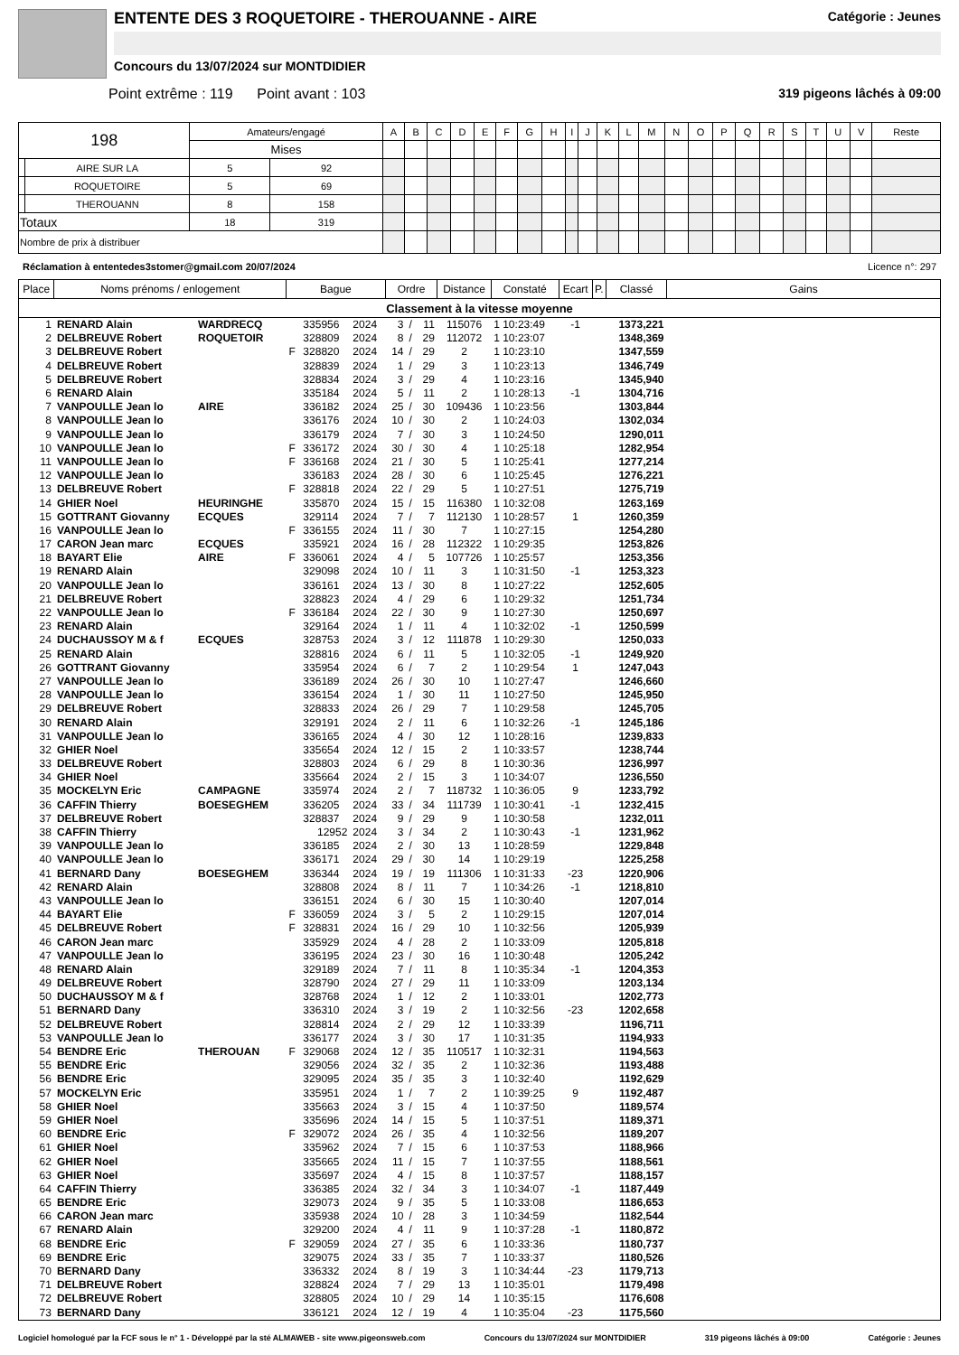ENTENTE DES 3 ROQUETOIRE - THEROUANNE - AIRE Catégorie : Jeunes
Concours du 13/07/2024 sur MONTDIDIER
Point extrême : 119 Point avant : 103 319 pigeons lâchés à 09:00
| 198 | | Amateurs/engagé | | A | B | C | D | E | F | G | H | I | J | K | L | M | N | O | P | Q | R | S | T | U | V | Reste |
| | | Mises | | | | | | | | | | | | | | | | | | | | | | | | |
| | AIRE SUR LA | 5 | 92 | | | | | | | | | | | | | | | | | | | | | | | |
| | ROQUETOIRE | 5 | 69 | | | | | | | | | | | | | | | | | | | | | | | |
| | THEROUANN | 8 | 158 | | | | | | | | | | | | | | | | | | | | | | | |
| Totaux | | 18 | 319 | | | | | | | | | | | | | | | | | | | | | | | |
| Nombre de prix à distribuer | | | | | | | | | | | | | | | | | | | | | | | | | | |
Réclamation à ententedes3stomer@gmail.com 20/07/2024 Licence n°: 297
| Place | Noms prénoms / enlogement | | Bague | | | Ordre | | | Distance | Constaté | Ecart | P. | Classé | Gains |
| --- | --- | --- | --- | --- | --- | --- | --- | --- | --- | --- | --- | --- | --- | --- |
| Classement à la vitesse moyenne | | | | | | | | | | | | | | |
| 1 | RENARD Alain | WARDRECQ | | 335956 | 2024 | 3 | / | 11 | 115076 | 1 10:23:49 | -1 | | 1373,221 | |
| 2 | DELBREUVE Robert | ROQUETOIR | | 328809 | 2024 | 8 | / | 29 | 112072 | 1 10:23:07 | | | 1348,369 | |
| 3 | DELBREUVE Robert | | F | 328820 | 2024 | 14 | / | 29 | 2 | 1 10:23:10 | | | 1347,559 | |
| 4 | DELBREUVE Robert | | | 328839 | 2024 | 1 | / | 29 | 3 | 1 10:23:13 | | | 1346,749 | |
| 5 | DELBREUVE Robert | | | 328834 | 2024 | 3 | / | 29 | 4 | 1 10:23:16 | | | 1345,940 | |
| 6 | RENARD Alain | | | 335184 | 2024 | 5 | / | 11 | 2 | 1 10:28:13 | -1 | | 1304,716 | |
| 7 | VANPOULLE Jean lo | AIRE | | 336182 | 2024 | 25 | / | 30 | 109436 | 1 10:23:56 | | | 1303,844 | |
| 8 | VANPOULLE Jean lo | | | 336176 | 2024 | 10 | / | 30 | 2 | 1 10:24:03 | | | 1302,034 | |
| 9 | VANPOULLE Jean lo | | | 336179 | 2024 | 7 | / | 30 | 3 | 1 10:24:50 | | | 1290,011 | |
| 10 | VANPOULLE Jean lo | | F | 336172 | 2024 | 30 | / | 30 | 4 | 1 10:25:18 | | | 1282,954 | |
| 11 | VANPOULLE Jean lo | | F | 336168 | 2024 | 21 | / | 30 | 5 | 1 10:25:41 | | | 1277,214 | |
| 12 | VANPOULLE Jean lo | | | 336183 | 2024 | 28 | / | 30 | 6 | 1 10:25:45 | | | 1276,221 | |
| 13 | DELBREUVE Robert | | F | 328818 | 2024 | 22 | / | 29 | 5 | 1 10:27:51 | | | 1275,719 | |
| 14 | GHIER Noel | HEURINGHE | | 335870 | 2024 | 15 | / | 15 | 116380 | 1 10:32:08 | | | 1263,169 | |
| 15 | GOTTRANT Giovanny | ECQUES | | 329114 | 2024 | 7 | / | 7 | 112130 | 1 10:28:57 | 1 | | 1260,359 | |
| 16 | VANPOULLE Jean lo | | F | 336155 | 2024 | 11 | / | 30 | 7 | 1 10:27:15 | | | 1254,280 | |
| 17 | CARON Jean marc | ECQUES | | 335921 | 2024 | 16 | / | 28 | 112322 | 1 10:29:35 | | | 1253,826 | |
| 18 | BAYART Elie | AIRE | F | 336061 | 2024 | 4 | / | 5 | 107726 | 1 10:25:57 | | | 1253,356 | |
| 19 | RENARD Alain | | | 329098 | 2024 | 10 | / | 11 | 3 | 1 10:31:50 | -1 | | 1253,323 | |
| 20 | VANPOULLE Jean lo | | | 336161 | 2024 | 13 | / | 30 | 8 | 1 10:27:22 | | | 1252,605 | |
| 21 | DELBREUVE Robert | | | 328823 | 2024 | 4 | / | 29 | 6 | 1 10:29:32 | | | 1251,734 | |
| 22 | VANPOULLE Jean lo | | F | 336184 | 2024 | 22 | / | 30 | 9 | 1 10:27:30 | | | 1250,697 | |
| 23 | RENARD Alain | | | 329164 | 2024 | 1 | / | 11 | 4 | 1 10:32:02 | -1 | | 1250,599 | |
| 24 | DUCHAUSSOY M & f | ECQUES | | 328753 | 2024 | 3 | / | 12 | 111878 | 1 10:29:30 | | | 1250,033 | |
| 25 | RENARD Alain | | | 328816 | 2024 | 6 | / | 11 | 5 | 1 10:32:05 | -1 | | 1249,920 | |
| 26 | GOTTRANT Giovanny | | | 335954 | 2024 | 6 | / | 7 | 2 | 1 10:29:54 | 1 | | 1247,043 | |
| 27 | VANPOULLE Jean lo | | | 336189 | 2024 | 26 | / | 30 | 10 | 1 10:27:47 | | | 1246,660 | |
| 28 | VANPOULLE Jean lo | | | 336154 | 2024 | 1 | / | 30 | 11 | 1 10:27:50 | | | 1245,950 | |
| 29 | DELBREUVE Robert | | | 328833 | 2024 | 26 | / | 29 | 7 | 1 10:29:58 | | | 1245,705 | |
| 30 | RENARD Alain | | | 329191 | 2024 | 2 | / | 11 | 6 | 1 10:32:26 | -1 | | 1245,186 | |
| 31 | VANPOULLE Jean lo | | | 336165 | 2024 | 4 | / | 30 | 12 | 1 10:28:16 | | | 1239,833 | |
| 32 | GHIER Noel | | | 335654 | 2024 | 12 | / | 15 | 2 | 1 10:33:57 | | | 1238,744 | |
| 33 | DELBREUVE Robert | | | 328803 | 2024 | 6 | / | 29 | 8 | 1 10:30:36 | | | 1236,997 | |
| 34 | GHIER Noel | | | 335664 | 2024 | 2 | / | 15 | 3 | 1 10:34:07 | | | 1236,550 | |
| 35 | MOCKELYN Eric | CAMPAGNE | | 335974 | 2024 | 2 | / | 7 | 118732 | 1 10:36:05 | 9 | | 1233,792 | |
| 36 | CAFFIN Thierry | BOESEGHEM | | 336205 | 2024 | 33 | / | 34 | 111739 | 1 10:30:41 | -1 | | 1232,415 | |
| 37 | DELBREUVE Robert | | | 328837 | 2024 | 9 | / | 29 | 9 | 1 10:30:58 | | | 1232,011 | |
| 38 | CAFFIN Thierry | | | 12952 | 2024 | 3 | / | 34 | 2 | 1 10:30:43 | -1 | | 1231,962 | |
| 39 | VANPOULLE Jean lo | | | 336185 | 2024 | 2 | / | 30 | 13 | 1 10:28:59 | | | 1229,848 | |
| 40 | VANPOULLE Jean lo | | | 336171 | 2024 | 29 | / | 30 | 14 | 1 10:29:19 | | | 1225,258 | |
| 41 | BERNARD Dany | BOESEGHEM | | 336344 | 2024 | 19 | / | 19 | 111306 | 1 10:31:33 | -23 | | 1220,906 | |
| 42 | RENARD Alain | | | 328808 | 2024 | 8 | / | 11 | 7 | 1 10:34:26 | -1 | | 1218,810 | |
| 43 | VANPOULLE Jean lo | | | 336151 | 2024 | 6 | / | 30 | 15 | 1 10:30:40 | | | 1207,014 | |
| 44 | BAYART Elie | | F | 336059 | 2024 | 3 | / | 5 | 2 | 1 10:29:15 | | | 1207,014 | |
| 45 | DELBREUVE Robert | | F | 328831 | 2024 | 16 | / | 29 | 10 | 1 10:32:56 | | | 1205,939 | |
| 46 | CARON Jean marc | | | 335929 | 2024 | 4 | / | 28 | 2 | 1 10:33:09 | | | 1205,818 | |
| 47 | VANPOULLE Jean lo | | | 336195 | 2024 | 23 | / | 30 | 16 | 1 10:30:48 | | | 1205,242 | |
| 48 | RENARD Alain | | | 329189 | 2024 | 7 | / | 11 | 8 | 1 10:35:34 | -1 | | 1204,353 | |
| 49 | DELBREUVE Robert | | | 328790 | 2024 | 27 | / | 29 | 11 | 1 10:33:09 | | | 1203,134 | |
| 50 | DUCHAUSSOY M & f | | | 328768 | 2024 | 1 | / | 12 | 2 | 1 10:33:01 | | | 1202,773 | |
| 51 | BERNARD Dany | | | 336310 | 2024 | 3 | / | 19 | 2 | 1 10:32:56 | -23 | | 1202,658 | |
| 52 | DELBREUVE Robert | | | 328814 | 2024 | 2 | / | 29 | 12 | 1 10:33:39 | | | 1196,711 | |
| 53 | VANPOULLE Jean lo | | | 336177 | 2024 | 3 | / | 30 | 17 | 1 10:31:35 | | | 1194,933 | |
| 54 | BENDRE Eric | THEROUAN | F | 329068 | 2024 | 12 | / | 35 | 110517 | 1 10:32:31 | | | 1194,563 | |
| 55 | BENDRE Eric | | | 329056 | 2024 | 32 | / | 35 | 2 | 1 10:32:36 | | | 1193,488 | |
| 56 | BENDRE Eric | | | 329095 | 2024 | 35 | / | 35 | 3 | 1 10:32:40 | | | 1192,629 | |
| 57 | MOCKELYN Eric | | | 335951 | 2024 | 1 | / | 7 | 2 | 1 10:39:25 | 9 | | 1192,487 | |
| 58 | GHIER Noel | | | 335663 | 2024 | 3 | / | 15 | 4 | 1 10:37:50 | | | 1189,574 | |
| 59 | GHIER Noel | | | 335696 | 2024 | 14 | / | 15 | 5 | 1 10:37:51 | | | 1189,371 | |
| 60 | BENDRE Eric | | F | 329072 | 2024 | 26 | / | 35 | 4 | 1 10:32:56 | | | 1189,207 | |
| 61 | GHIER Noel | | | 335962 | 2024 | 7 | / | 15 | 6 | 1 10:37:53 | | | 1188,966 | |
| 62 | GHIER Noel | | | 335665 | 2024 | 11 | / | 15 | 7 | 1 10:37:55 | | | 1188,561 | |
| 63 | GHIER Noel | | | 335697 | 2024 | 4 | / | 15 | 8 | 1 10:37:57 | | | 1188,157 | |
| 64 | CAFFIN Thierry | | | 336385 | 2024 | 32 | / | 34 | 3 | 1 10:34:07 | -1 | | 1187,449 | |
| 65 | BENDRE Eric | | | 329073 | 2024 | 9 | / | 35 | 5 | 1 10:33:08 | | | 1186,653 | |
| 66 | CARON Jean marc | | | 335938 | 2024 | 10 | / | 28 | 3 | 1 10:34:59 | | | 1182,544 | |
| 67 | RENARD Alain | | | 329200 | 2024 | 4 | / | 11 | 9 | 1 10:37:28 | -1 | | 1180,872 | |
| 68 | BENDRE Eric | | F | 329059 | 2024 | 27 | / | 35 | 6 | 1 10:33:36 | | | 1180,737 | |
| 69 | BENDRE Eric | | | 329075 | 2024 | 33 | / | 35 | 7 | 1 10:33:37 | | | 1180,526 | |
| 70 | BERNARD Dany | | | 336332 | 2024 | 8 | / | 19 | 3 | 1 10:34:44 | -23 | | 1179,713 | |
| 71 | DELBREUVE Robert | | | 328824 | 2024 | 7 | / | 29 | 13 | 1 10:35:01 | | | 1179,498 | |
| 72 | DELBREUVE Robert | | | 328805 | 2024 | 10 | / | 29 | 14 | 1 10:35:15 | | | 1176,608 | |
| 73 | BERNARD Dany | | | 336121 | 2024 | 12 | / | 19 | 4 | 1 10:35:04 | -23 | | 1175,560 | |
Logiciel homologué par la FCF sous le n° 1 - Développé par la sté ALMAWEB - site www.pigeonsweb.com Concours du 13/07/2024 sur MONTDIDIER 319 pigeons lâchés à 09:00 Catégorie : Jeunes